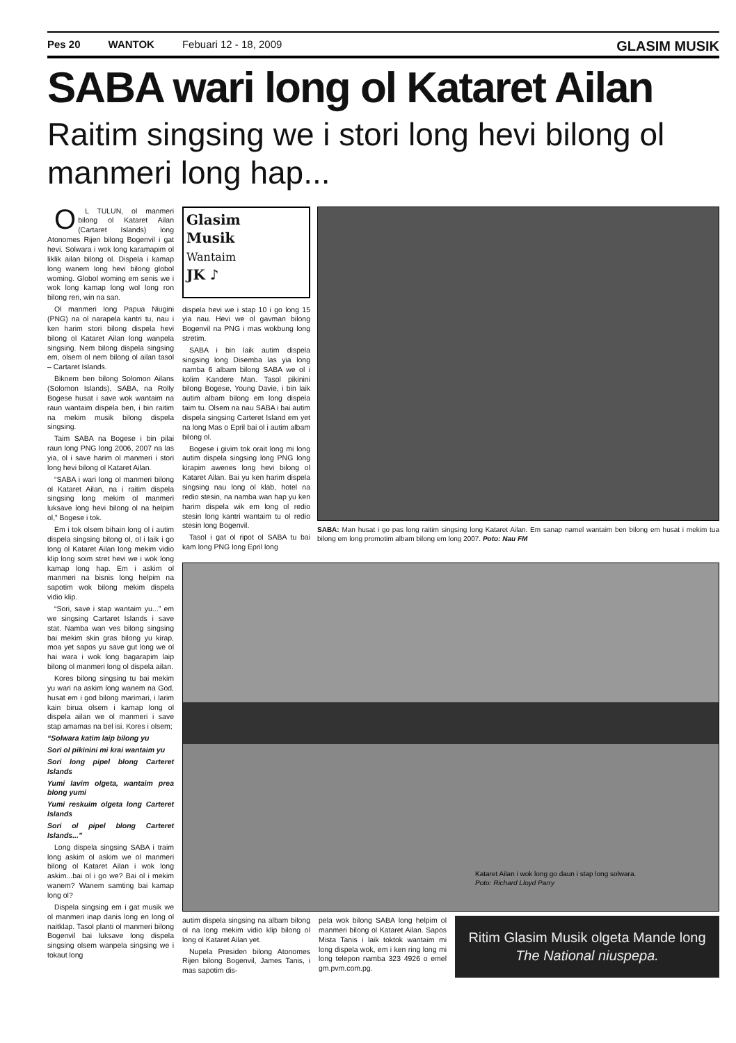Pes 20 WANTOK Febuari 12 - 18, 2009 GLASIM MUSIK
SABA wari long ol Kataret Ailan
Raitim singsing we i stori long hevi bilong ol manmeri long hap...
OL TULUN, ol manmeri bilong ol Kataret Ailan (Cartaret Islands) long Atonomes Rijen bilong Bogenvil i gat hevi. Solwara i wok long karamapim ol liklik ailan bilong ol. Dispela i kamap long wanem long hevi bilong globol woming. Globol woming em senis we i wok long kamap long wol long ron bilong ren, win na san.
Ol manmeri long Papua Niugini (PNG) na ol narapela kantri tu, nau i ken harim stori bilong dispela hevi bilong ol Kataret Ailan long wanpela singsing. Nem bilong dispela singsing em, olsem ol nem bilong ol ailan tasol – Cartaret Islands.
Biknem ben bilong Solomon Ailans (Solomon Islands), SABA, na Rolly Bogese husat i save wok wantaim na raun wantaim dispela ben, i bin raitim na mekim musik bilong dispela singsing.
Taim SABA na Bogese i bin pilai raun long PNG long 2006, 2007 na las yia, ol i save harim ol manmeri i stori long hevi bilong ol Kataret Ailan.
“SABA i wari long ol manmeri bilong ol Kataret Ailan, na i raitim dispela singsing long mekim ol manmeri luksave long hevi bilong ol na helpim ol,” Bogese i tok.
Em i tok olsem bihain long ol i autim dispela singsing bilong ol, ol i laik i go long ol Kataret Ailan long mekim vidio klip long soim stret hevi we i wok long kamap long hap. Em i askim ol manmeri na bisnis long helpim na sapotim wok bilong mekim dispela vidio klip.
“Sori, save i stap wantaim yu...” em we singsing Cartaret Islands i save stat. Namba wan ves bilong singsing bai mekim skin gras bilong yu kirap, moa yet sapos yu save gut long we ol hai wara i wok long bagarapim laip bilong ol manmeri long ol dispela ailan.
Kores bilong singsing tu bai mekim yu wari na askim long wanem na God, husat em i god bilong marimari, i larim kain birua olsem i kamap long ol dispela ailan we ol manmeri i save stap amamas na bel isi. Kores i olsem;
“Solwara katim laip bilong yu
Sori ol pikinini mi krai wantaim yu
Sori long pipel blong Carteret Islands
Yumi lavim olgeta, wantaim prea blong yumi
Yumi reskuim olgeta long Carteret Islands
Sori ol pipel blong Carteret Islands...”
Long dispela singsing SABA i traim long askim ol askim we ol manmeri bilong ol Kataret Ailan i wok long askim...bai ol i go we? Bai ol i mekim wanem? Wanem samting bai kamap long ol?
Dispela singsing em i gat musik we ol manmeri inap danis long en long ol naitklap. Tasol planti ol manmeri bilong Bogenvil bai luksave long dispela singsing olsem wanpela singsing we i tokaut long
Glasim
Musik
Wantaim
JK ♪
dispela hevi we i stap 10 i go long 15 yia nau. Hevi we ol gavman bilong Bogenvil na PNG i mas wokbung long stretim.
SABA i bin laik autim dispela singsing long Disemba las yia long namba 6 albam bilong SABA we ol i kolim Kandere Man. Tasol pikinini bilong Bogese, Young Davie, i bin laik autim albam bilong em long dispela taim tu. Olsem na nau SABA i bai autim dispela singsing Carteret Island em yet na long Mas o Epril bai ol i autim albam bilong ol.
Bogese i givim tok orait long mi long autim dispela singsing long PNG long kirapim awenes long hevi bilong ol Kataret Ailan. Bai yu ken harim dispela singsing nau long ol klab, hotel na redio stesin, na namba wan hap yu ken harim dispela wik em long ol redio stesin long kantri wantaim tu ol redio stesin long Bogenvil.
Tasol i gat ol ripot ol SABA tu bai kam long PNG long Epril long
SABA: Man husat i go pas long raitim singsing long Kataret Ailan. Em sanap namel wantaim ben bilong em husat i mekim tua bilong em long promotim albam bilong em long 2007. Poto: Nau FM
Kataret Ailan i wok long go daun i stap long solwara.
Poto: Richard Lloyd Parry
autim dispela singsing na albam bilong ol na long mekim vidio klip bilong ol long ol Kataret Ailan yet.
Nupela Presiden bilong Atonomes Rijen bilong Bogenvil, James Tanis, i mas sapotim dis-
pela wok bilong SABA long helpim ol manmeri bilong ol Kataret Ailan. Sapos Mista Tanis i laik toktok wantaim mi long dispela wok, em i ken ring long mi long telepon namba 323 4926 o emel gm.pvm.com.pg.
Ritim Glasim Musik olgeta Mande long The National niuspepa.